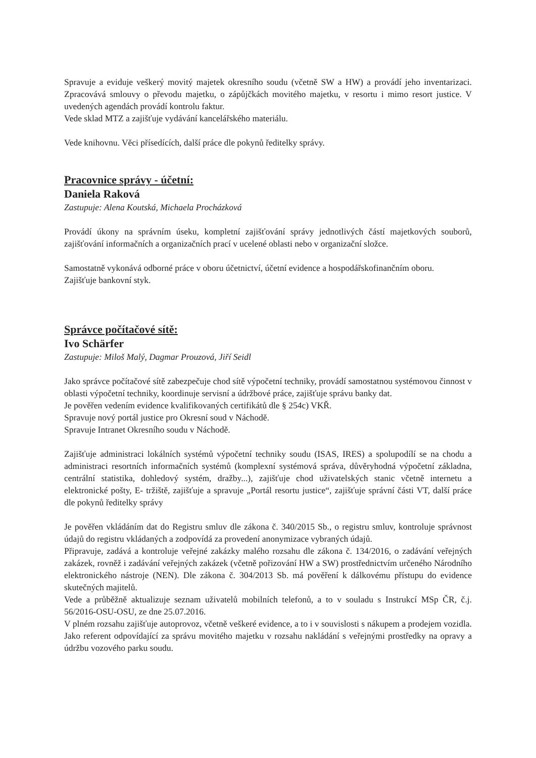Spravuje a eviduje veškerý movitý majetek okresního soudu (včetně SW a HW) a provádí jeho inventarizaci. Zpracovává smlouvy o převodu majetku, o zápůjčkách movitého majetku, v resortu i mimo resort justice. V uvedených agendách provádí kontrolu faktur.
Vede sklad MTZ a zajišťuje vydávání kancelářského materiálu.
Vede knihovnu. Věci přísedících, další práce dle pokynů ředitelky správy.
Pracovnice správy - účetní:
Daniela Raková
Zastupuje: Alena Koutská, Michaela Procházková
Provádí úkony na správním úseku, kompletní zajišťování správy jednotlivých částí majetkových souborů, zajišťování informačních a organizačních prací v ucelené oblasti nebo v organizační složce.
Samostatně vykonává odborné práce v oboru účetnictví, účetní evidence a hospodářskofinančním oboru.
Zajišťuje bankovní styk.
Správce počítačové sítě:
Ivo Schärfer
Zastupuje: Miloš Malý, Dagmar Prouzová, Jiří Seidl
Jako správce počítačové sítě zabezpečuje chod sítě výpočetní techniky, provádí samostatnou systémovou činnost v oblasti výpočetní techniky, koordinuje servisní a údržbové práce, zajišťuje správu banky dat.
Je pověřen vedením evidence kvalifikovaných certifikátů dle § 254c) VKŘ.
Spravuje nový portál justice pro Okresní soud v Náchodě.
Spravuje Intranet Okresního soudu v Náchodě.
Zajišťuje administraci lokálních systémů výpočetní techniky soudu (ISAS, IRES) a spolupodílí se na chodu a administraci resortních informačních systémů (komplexní systémová správa, důvěryhodná výpočetní základna, centrální statistika, dohledový systém, dražby...), zajišťuje chod uživatelských stanic včetně internetu a elektronické pošty, E- tržiště, zajišťuje a spravuje „Portál resortu justice“, zajišťuje správní části VT, další práce dle pokynů ředitelky správy
Je pověřen vkládáním dat do Registru smluv dle zákona č. 340/2015 Sb., o registru smluv, kontroluje správnost údajů do registru vkládaných a zodpovídá za provedení anonymizace vybraných údajů.
Připravuje, zadává a kontroluje veřejné zakázky malého rozsahu dle zákona č. 134/2016, o zadávání veřejných zakázek, rovněž i zadávání veřejných zakázek (včetně pořizování HW a SW) prostřednictvím určeného Národního elektronického nástroje (NEN). Dle zákona č. 304/2013 Sb. má pověření k dálkovému přístupu do evidence skutečných majitelů.
Vede a průběžně aktualizuje seznam uživatelů mobilních telefonů, a to v souladu s Instrukcí MSp ČR, č.j. 56/2016-OSU-OSU, ze dne 25.07.2016.
V plném rozsahu zajišťuje autoprovoz, včetně veškeré evidence, a to i v souvislosti s nákupem a prodejem vozidla. Jako referent odpovídající za správu movitého majetku v rozsahu nakládání s veřejnými prostředky na opravy a údržbu vozového parku soudu.